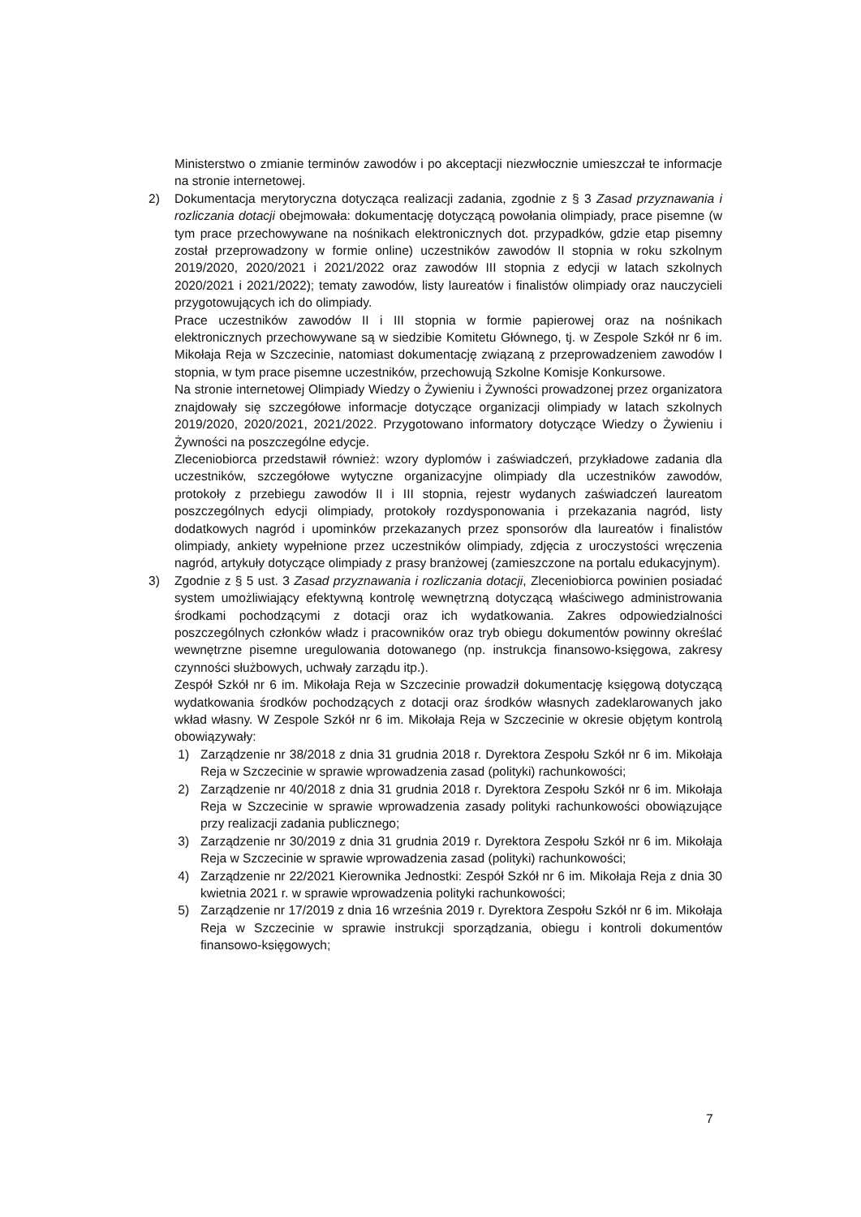Ministerstwo o zmianie terminów zawodów i po akceptacji niezwłocznie umieszczał te informacje na stronie internetowej.
2) Dokumentacja merytoryczna dotycząca realizacji zadania, zgodnie z § 3 Zasad przyznawania i rozliczania dotacji obejmowała: dokumentację dotyczącą powołania olimpiady, prace pisemne (w tym prace przechowywane na nośnikach elektronicznych dot. przypadków, gdzie etap pisemny został przeprowadzony w formie online) uczestników zawodów II stopnia w roku szkolnym 2019/2020, 2020/2021 i 2021/2022 oraz zawodów III stopnia z edycji w latach szkolnych 2020/2021 i 2021/2022); tematy zawodów, listy laureatów i finalistów olimpiady oraz nauczycieli przygotowujących ich do olimpiady.
Prace uczestników zawodów II i III stopnia w formie papierowej oraz na nośnikach elektronicznych przechowywane są w siedzibie Komitetu Głównego, tj. w Zespole Szkół nr 6 im. Mikołaja Reja w Szczecinie, natomiast dokumentację związaną z przeprowadzeniem zawodów I stopnia, w tym prace pisemne uczestników, przechowują Szkolne Komisje Konkursowe.
Na stronie internetowej Olimpiady Wiedzy o Żywieniu i Żywności prowadzonej przez organizatora znajdowały się szczegółowe informacje dotyczące organizacji olimpiady w latach szkolnych 2019/2020, 2020/2021, 2021/2022. Przygotowano informatory dotyczące Wiedzy o Żywieniu i Żywności na poszczególne edycje.
Zleceniobiorca przedstawił również: wzory dyplomów i zaświadczeń, przykładowe zadania dla uczestników, szczegółowe wytyczne organizacyjne olimpiady dla uczestników zawodów, protokoły z przebiegu zawodów II i III stopnia, rejestr wydanych zaświadczeń laureatom poszczególnych edycji olimpiady, protokoły rozdysponowania i przekazania nagród, listy dodatkowych nagród i upominków przekazanych przez sponsorów dla laureatów i finalistów olimpiady, ankiety wypełnione przez uczestników olimpiady, zdjęcia z uroczystości wręczenia nagród, artykuły dotyczące olimpiady z prasy branżowej (zamieszczone na portalu edukacyjnym).
3) Zgodnie z § 5 ust. 3 Zasad przyznawania i rozliczania dotacji, Zleceniobiorca powinien posiadać system umożliwiający efektywną kontrolę wewnętrzną dotyczącą właściwego administrowania środkami pochodzącymi z dotacji oraz ich wydatkowania. Zakres odpowiedzialności poszczególnych członków władz i pracowników oraz tryb obiegu dokumentów powinny określać wewnętrzne pisemne uregulowania dotowanego (np. instrukcja finansowo-księgowa, zakresy czynności służbowych, uchwały zarządu itp.).
Zespół Szkół nr 6 im. Mikołaja Reja w Szczecinie prowadził dokumentację księgową dotyczącą wydatkowania środków pochodzących z dotacji oraz środków własnych zadeklarowanych jako wkład własny. W Zespole Szkół nr 6 im. Mikołaja Reja w Szczecinie w okresie objętym kontrolą obowiązywały:
1) Zarządzenie nr 38/2018 z dnia 31 grudnia 2018 r. Dyrektora Zespołu Szkół nr 6 im. Mikołaja Reja w Szczecinie w sprawie wprowadzenia zasad (polityki) rachunkowości;
2) Zarządzenie nr 40/2018 z dnia 31 grudnia 2018 r. Dyrektora Zespołu Szkół nr 6 im. Mikołaja Reja w Szczecinie w sprawie wprowadzenia zasady polityki rachunkowości obowiązujące przy realizacji zadania publicznego;
3) Zarządzenie nr 30/2019 z dnia 31 grudnia 2019 r. Dyrektora Zespołu Szkół nr 6 im. Mikołaja Reja w Szczecinie w sprawie wprowadzenia zasad (polityki) rachunkowości;
4) Zarządzenie nr 22/2021 Kierownika Jednostki: Zespół Szkół nr 6 im. Mikołaja Reja z dnia 30 kwietnia 2021 r. w sprawie wprowadzenia polityki rachunkowości;
5) Zarządzenie nr 17/2019 z dnia 16 września 2019 r. Dyrektora Zespołu Szkół nr 6 im. Mikołaja Reja w Szczecinie w sprawie instrukcji sporządzania, obiegu i kontroli dokumentów finansowo-księgowych;
7